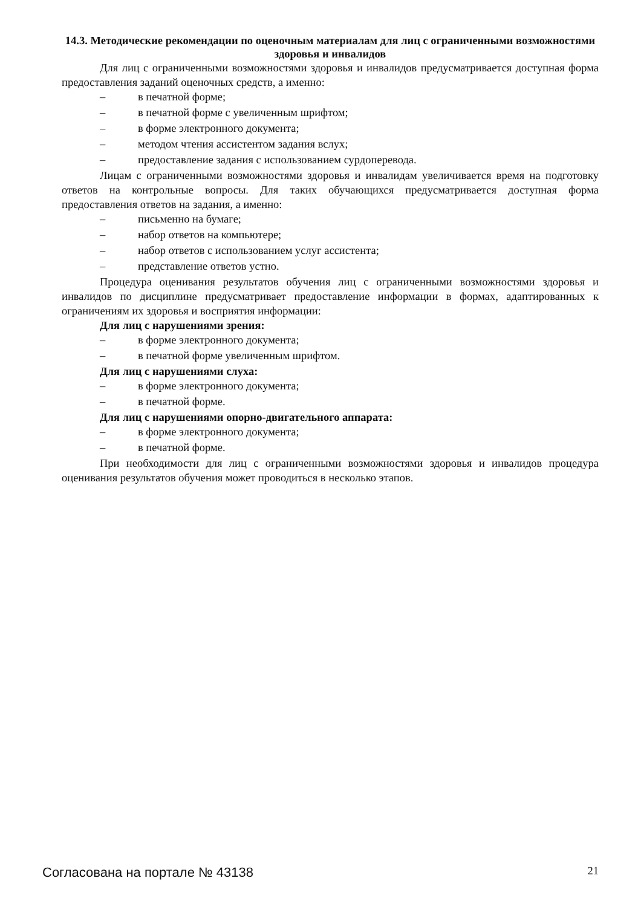14.3. Методические рекомендации по оценочным материалам для лиц с ограниченными возможностями здоровья и инвалидов
Для лиц с ограниченными возможностями здоровья и инвалидов предусматривается доступная форма предоставления заданий оценочных средств, а именно:
– в печатной форме;
– в печатной форме с увеличенным шрифтом;
– в форме электронного документа;
– методом чтения ассистентом задания вслух;
– предоставление задания с использованием сурдоперевода.
Лицам с ограниченными возможностями здоровья и инвалидам увеличивается время на подготовку ответов на контрольные вопросы. Для таких обучающихся предусматривается доступная форма предоставления ответов на задания, а именно:
– письменно на бумаге;
– набор ответов на компьютере;
– набор ответов с использованием услуг ассистента;
– представление ответов устно.
Процедура оценивания результатов обучения лиц с ограниченными возможностями здоровья и инвалидов по дисциплине предусматривает предоставление информации в формах, адаптированных к ограничениям их здоровья и восприятия информации:
Для лиц с нарушениями зрения:
– в форме электронного документа;
– в печатной форме увеличенным шрифтом.
Для лиц с нарушениями слуха:
– в форме электронного документа;
– в печатной форме.
Для лиц с нарушениями опорно-двигательного аппарата:
– в форме электронного документа;
– в печатной форме.
При необходимости для лиц с ограниченными возможностями здоровья и инвалидов процедура оценивания результатов обучения может проводиться в несколько этапов.
Согласована на портале № 43138 21